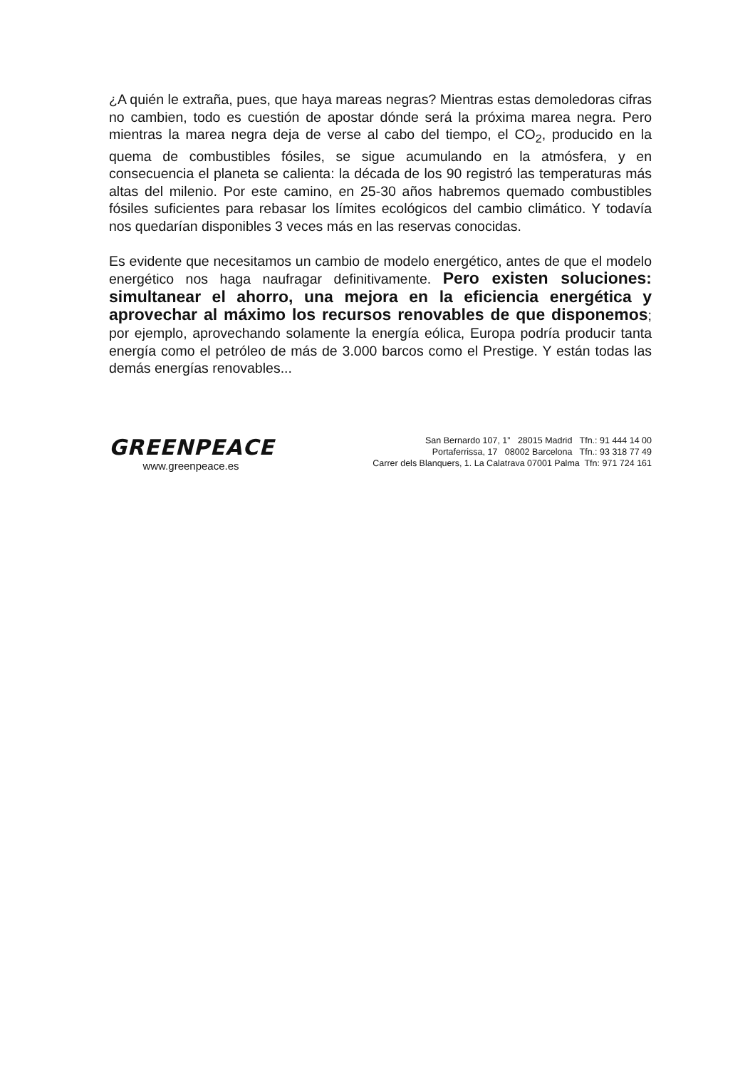¿A quién le extraña, pues, que haya mareas negras? Mientras estas demoledoras cifras no cambien, todo es cuestión de apostar dónde será la próxima marea negra. Pero mientras la marea negra deja de verse al cabo del tiempo, el CO<sub>2</sub>, producido en la quema de combustibles fósiles, se sigue acumulando en la atmósfera, y en consecuencia el planeta se calienta: la década de los 90 registró las temperaturas más altas del milenio. Por este camino, en 25-30 años habremos quemado combustibles fósiles suficientes para rebasar los límites ecológicos del cambio climático. Y todavía nos quedarían disponibles 3 veces más en las reservas conocidas.
Es evidente que necesitamos un cambio de modelo energético, antes de que el modelo energético nos haga naufragar definitivamente. Pero existen soluciones: simultanear el ahorro, una mejora en la eficiencia energética y aprovechar al máximo los recursos renovables de que disponemos; por ejemplo, aprovechando solamente la energía eólica, Europa podría producir tanta energía como el petróleo de más de 3.000 barcos como el Prestige. Y están todas las demás energías renovables...
GREENPEACE
www.greenpeace.es
San Bernardo 107, 1” 28015 Madrid Tfn.: 91 444 14 00
Portaferrissa, 17 08002 Barcelona Tfn.: 93 318 77 49
Carrer dels Blanquers, 1. La Calatrava 07001 Palma Tfn: 971 724 161